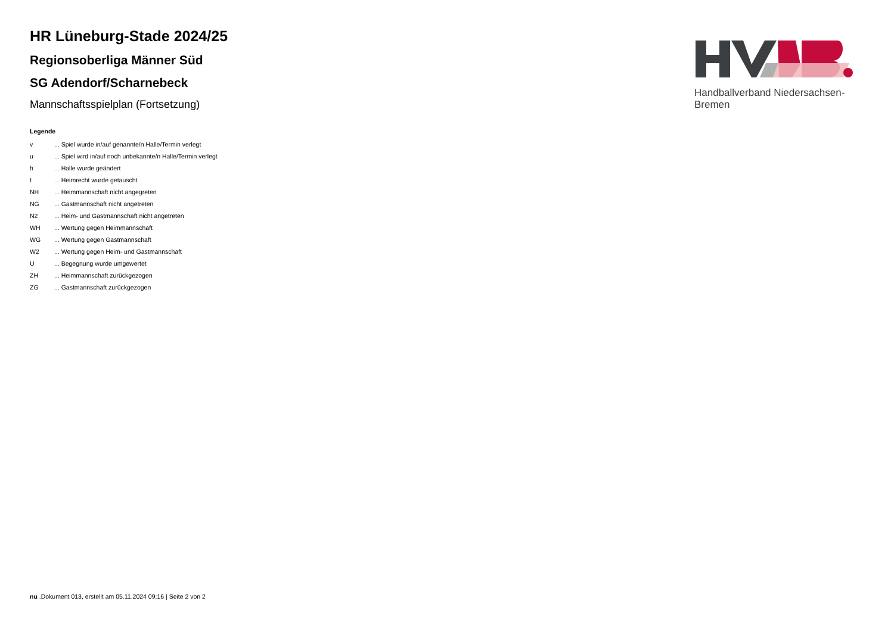Handballverband Niedersachsen-Bremen
HR Lüneburg-Stade 2024/25
Regionsoberliga Männer Süd
SG Adendorf/Scharnebeck
Mannschaftsspielplan (Fortsetzung)
Legende
| v | ... Spiel wurde in/auf genannte/n Halle/Termin verlegt |
| u | ... Spiel wird in/auf noch unbekannte/n Halle/Termin verlegt |
| h | ... Halle wurde geändert |
| t | ... Heimrecht wurde getauscht |
| NH | ... Heimmannschaft nicht angegreten |
| NG | ... Gastmannschaft nicht angetreten |
| N2 | ... Heim- und Gastmannschaft nicht angetreten |
| WH | ... Wertung gegen Heimmannschaft |
| WG | ... Wertung gegen Gastmannschaft |
| W2 | ... Wertung gegen Heim- und Gastmannschaft |
| U | ... Begegnung wurde umgewertet |
| ZH | ... Heimmannschaft zurückgezogen |
| ZG | ... Gastmannschaft zurückgezogen |
nu .Dokument 013, erstellt am 05.11.2024 09:16 | Seite 2 von 2